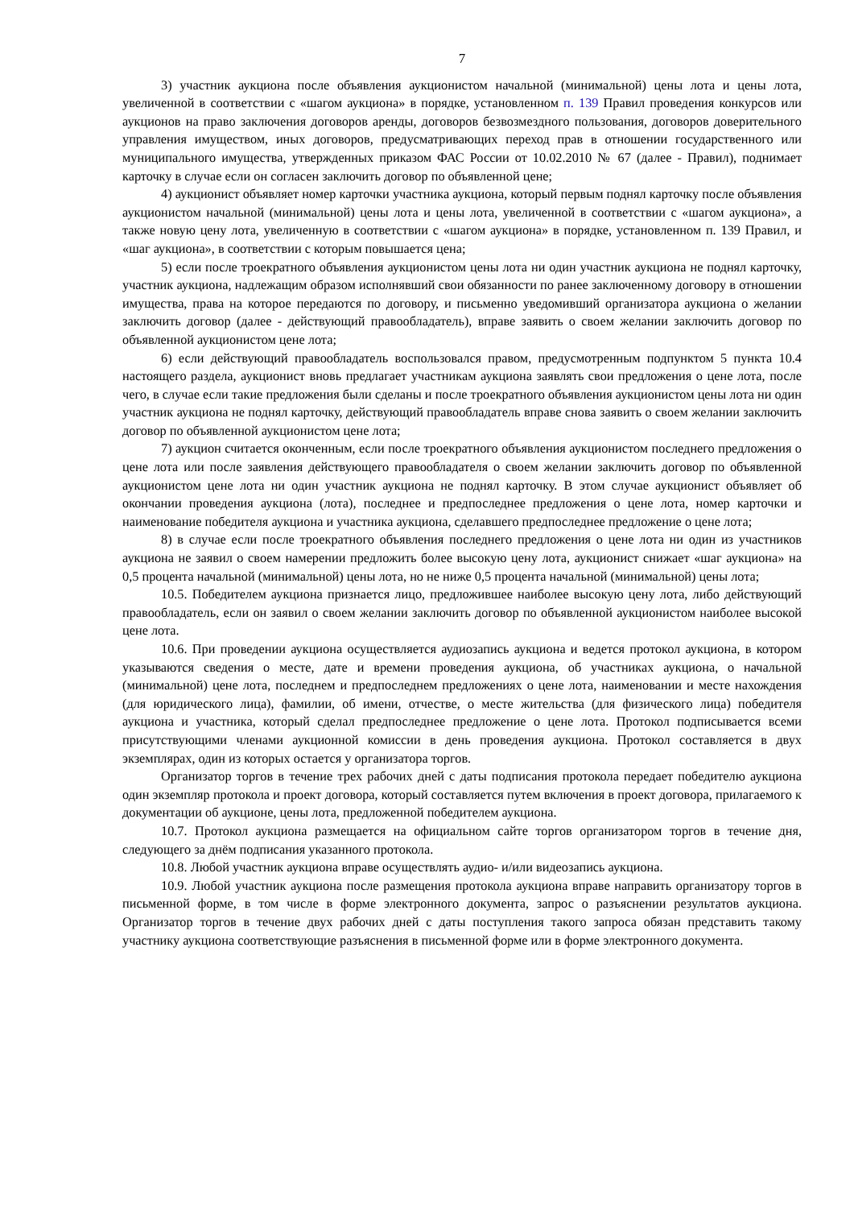7
3) участник аукциона после объявления аукционистом начальной (минимальной) цены лота и цены лота, увеличенной в соответствии с «шагом аукциона» в порядке, установленном п. 139 Правил проведения конкурсов или аукционов на право заключения договоров аренды, договоров безвозмездного пользования, договоров доверительного управления имуществом, иных договоров, предусматривающих переход прав в отношении государственного или муниципального имущества, утвержденных приказом ФАС России от 10.02.2010 № 67 (далее - Правил), поднимает карточку в случае если он согласен заключить договор по объявленной цене;
4) аукционист объявляет номер карточки участника аукциона, который первым поднял карточку после объявления аукционистом начальной (минимальной) цены лота и цены лота, увеличенной в соответствии с «шагом аукциона», а также новую цену лота, увеличенную в соответствии с «шагом аукциона» в порядке, установленном п. 139 Правил, и «шаг аукциона», в соответствии с которым повышается цена;
5) если после троекратного объявления аукционистом цены лота ни один участник аукциона не поднял карточку, участник аукциона, надлежащим образом исполнявший свои обязанности по ранее заключенному договору в отношении имущества, права на которое передаются по договору, и письменно уведомивший организатора аукциона о желании заключить договор (далее - действующий правообладатель), вправе заявить о своем желании заключить договор по объявленной аукционистом цене лота;
6) если действующий правообладатель воспользовался правом, предусмотренным подпунктом 5 пункта 10.4 настоящего раздела, аукционист вновь предлагает участникам аукциона заявлять свои предложения о цене лота, после чего, в случае если такие предложения были сделаны и после троекратного объявления аукционистом цены лота ни один участник аукциона не поднял карточку, действующий правообладатель вправе снова заявить о своем желании заключить договор по объявленной аукционистом цене лота;
7) аукцион считается оконченным, если после троекратного объявления аукционистом последнего предложения о цене лота или после заявления действующего правообладателя о своем желании заключить договор по объявленной аукционистом цене лота ни один участник аукциона не поднял карточку. В этом случае аукционист объявляет об окончании проведения аукциона (лота), последнее и предпоследнее предложения о цене лота, номер карточки и наименование победителя аукциона и участника аукциона, сделавшего предпоследнее предложение о цене лота;
8) в случае если после троекратного объявления последнего предложения о цене лота ни один из участников аукциона не заявил о своем намерении предложить более высокую цену лота, аукционист снижает «шаг аукциона» на 0,5 процента начальной (минимальной) цены лота, но не ниже 0,5 процента начальной (минимальной) цены лота;
10.5. Победителем аукциона признается лицо, предложившее наиболее высокую цену лота, либо действующий правообладатель, если он заявил о своем желании заключить договор по объявленной аукционистом наиболее высокой цене лота.
10.6. При проведении аукциона осуществляется аудиозапись аукциона и ведется протокол аукциона, в котором указываются сведения о месте, дате и времени проведения аукциона, об участниках аукциона, о начальной (минимальной) цене лота, последнем и предпоследнем предложениях о цене лота, наименовании и месте нахождения (для юридического лица), фамилии, об имени, отчестве, о месте жительства (для физического лица) победителя аукциона и участника, который сделал предпоследнее предложение о цене лота. Протокол подписывается всеми присутствующими членами аукционной комиссии в день проведения аукциона. Протокол составляется в двух экземплярах, один из которых остается у организатора торгов.
Организатор торгов в течение трех рабочих дней с даты подписания протокола передает победителю аукциона один экземпляр протокола и проект договора, который составляется путем включения в проект договора, прилагаемого к документации об аукционе, цены лота, предложенной победителем аукциона.
10.7. Протокол аукциона размещается на официальном сайте торгов организатором торгов в течение дня, следующего за днём подписания указанного протокола.
10.8. Любой участник аукциона вправе осуществлять аудио- и/или видеозапись аукциона.
10.9. Любой участник аукциона после размещения протокола аукциона вправе направить организатору торгов в письменной форме, в том числе в форме электронного документа, запрос о разъяснении результатов аукциона. Организатор торгов в течение двух рабочих дней с даты поступления такого запроса обязан представить такому участнику аукциона соответствующие разъяснения в письменной форме или в форме электронного документа.